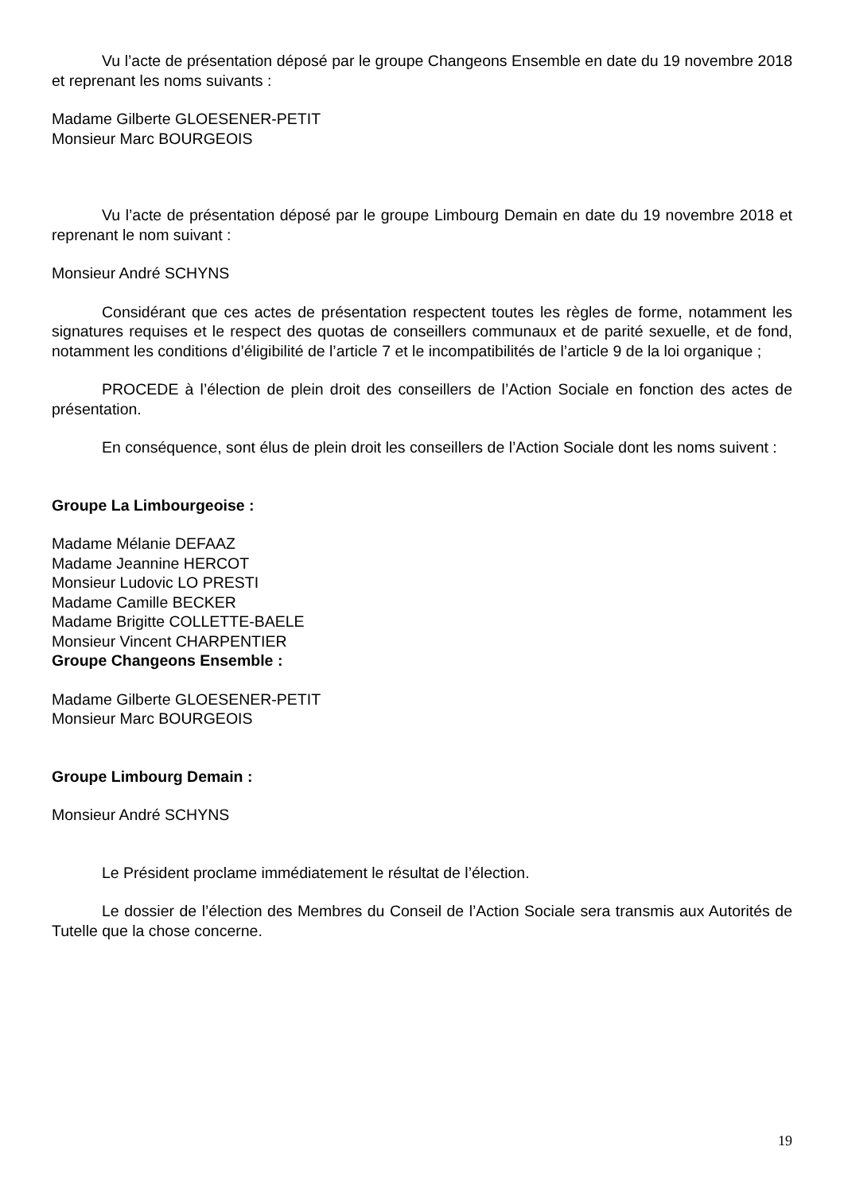Vu l’acte de présentation déposé par le groupe Changeons Ensemble en date du 19 novembre 2018 et reprenant les noms suivants :
Madame Gilberte GLOESENER-PETIT
Monsieur Marc BOURGEOIS
Vu l’acte de présentation déposé par le groupe Limbourg Demain en date du 19 novembre 2018 et reprenant le nom suivant :
Monsieur André SCHYNS
Considérant que ces actes de présentation respectent toutes les règles de forme, notamment les signatures requises et le respect des quotas de conseillers communaux et de parité sexuelle, et de fond, notamment les conditions d’éligibilité de l’article 7 et le incompatibilités de l’article 9 de la loi organique ;
PROCEDE à l’élection de plein droit des conseillers de l’Action Sociale en fonction des actes de présentation.
En conséquence, sont élus de plein droit les conseillers de l’Action Sociale dont les noms suivent :
Groupe La Limbourgeoise :
Madame Mélanie DEFAAZ
Madame Jeannine HERCOT
Monsieur Ludovic LO PRESTI
Madame Camille BECKER
Madame Brigitte COLLETTE-BAELE
Monsieur Vincent CHARPENTIER
Groupe Changeons Ensemble :
Madame Gilberte GLOESENER-PETIT
Monsieur Marc BOURGEOIS
Groupe Limbourg Demain :
Monsieur André SCHYNS
Le Président proclame immédiatement le résultat de l’élection.
Le dossier de l’élection des Membres du Conseil de l’Action Sociale sera transmis aux Autorités de Tutelle que la chose concerne.
19